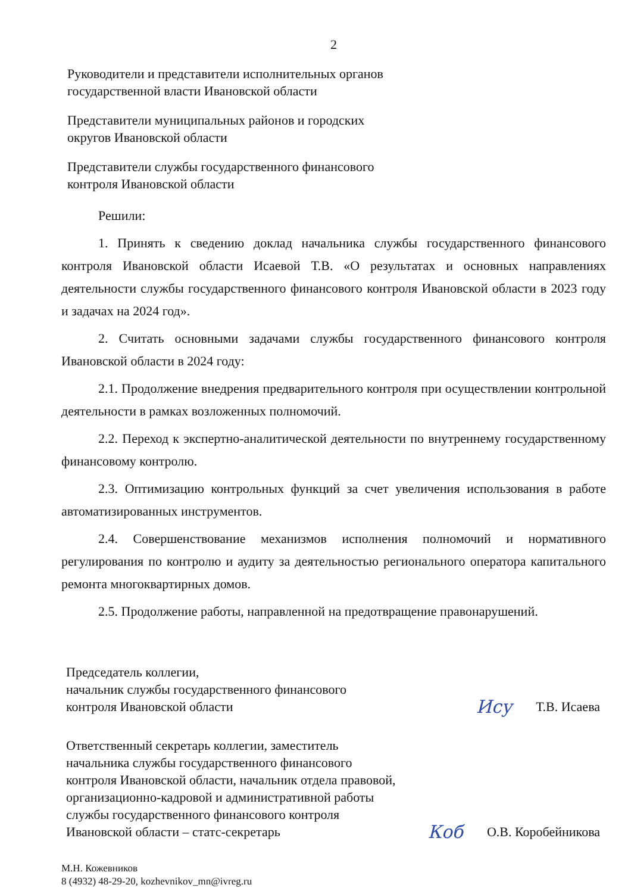2
Руководители и представители исполнительных органов
государственной власти Ивановской области
Представители муниципальных районов и городских
округов Ивановской области
Представители службы государственного финансового
контроля Ивановской области
Решили:
1. Принять к сведению доклад начальника службы государственного финансового контроля Ивановской области Исаевой Т.В. «О результатах и основных направлениях деятельности службы государственного финансового контроля Ивановской области в 2023 году и задачах на 2024 год».
2. Считать основными задачами службы государственного финансового контроля Ивановской области в 2024 году:
2.1. Продолжение внедрения предварительного контроля при осуществлении контрольной деятельности в рамках возложенных полномочий.
2.2. Переход к экспертно-аналитической деятельности по внутреннему государственному финансовому контролю.
2.3. Оптимизацию контрольных функций за счет увеличения использования в работе автоматизированных инструментов.
2.4. Совершенствование механизмов исполнения полномочий и нормативного регулирования по контролю и аудиту за деятельностью регионального оператора капитального ремонта многоквартирных домов.
2.5. Продолжение работы, направленной на предотвращение правонарушений.
Председатель коллегии,
начальник службы государственного финансового
контроля Ивановской области
Ису Т.В. Исаева
Ответственный секретарь коллегии, заместитель
начальника службы государственного финансового
контроля Ивановской области, начальник отдела правовой,
организационно-кадровой и административной работы
службы государственного финансового контроля
Ивановской области – статс-секретарь
Коб О.В. Коробейникова
М.Н. Кожевников
8 (4932) 48-29-20, kozhevnikov_mn@ivreg.ru